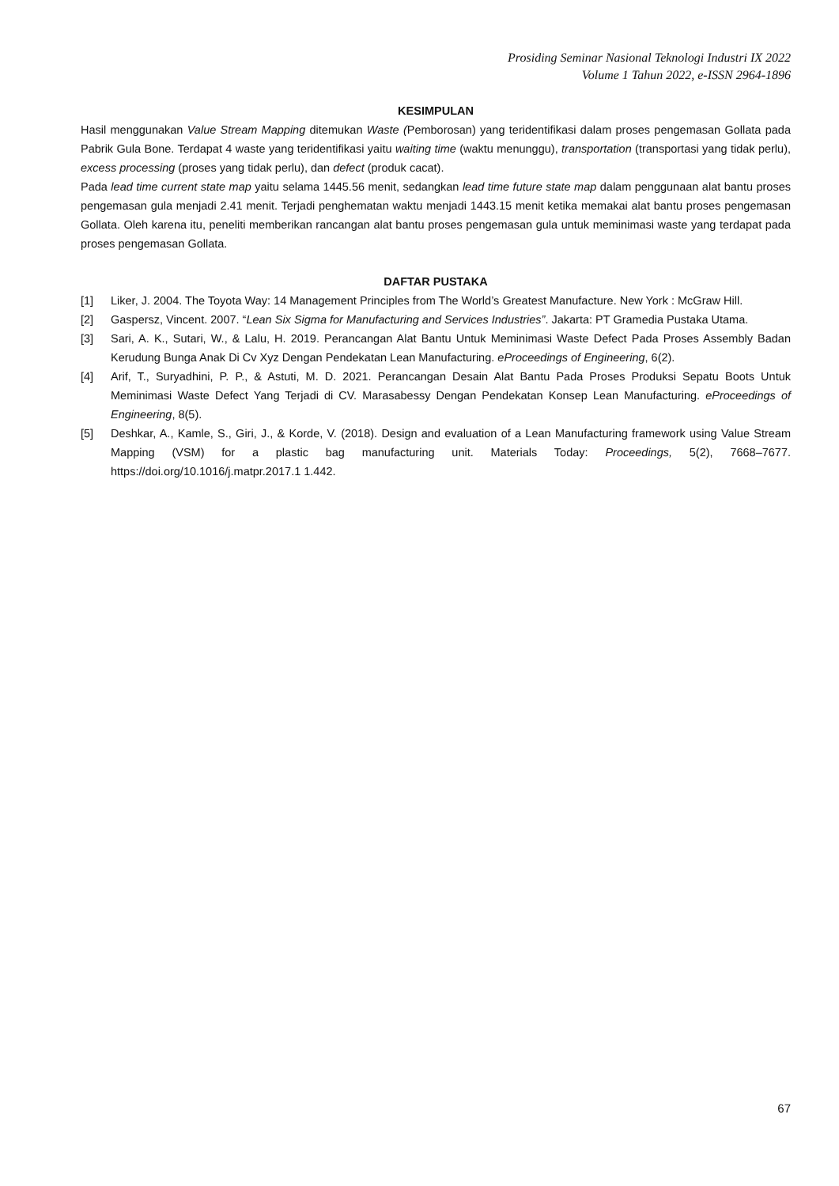Prosiding Seminar Nasional Teknologi Industri IX 2022
Volume 1 Tahun 2022, e-ISSN 2964-1896
KESIMPULAN
Hasil menggunakan Value Stream Mapping ditemukan Waste (Pemborosan) yang teridentifikasi dalam proses pengemasan Gollata pada Pabrik Gula Bone. Terdapat 4 waste yang teridentifikasi yaitu waiting time (waktu menunggu), transportation (transportasi yang tidak perlu), excess processing (proses yang tidak perlu), dan defect (produk cacat).
Pada lead time current state map yaitu selama 1445.56 menit, sedangkan lead time future state map dalam penggunaan alat bantu proses pengemasan gula menjadi 2.41 menit. Terjadi penghematan waktu menjadi 1443.15 menit ketika memakai alat bantu proses pengemasan Gollata. Oleh karena itu, peneliti memberikan rancangan alat bantu proses pengemasan gula untuk meminimasi waste yang terdapat pada proses pengemasan Gollata.
DAFTAR PUSTAKA
[1] Liker, J. 2004. The Toyota Way: 14 Management Principles from The World’s Greatest Manufacture. New York : McGraw Hill.
[2] Gaspersz, Vincent. 2007. “Lean Six Sigma for Manufacturing and Services Industries”. Jakarta: PT Gramedia Pustaka Utama.
[3] Sari, A. K., Sutari, W., & Lalu, H. 2019. Perancangan Alat Bantu Untuk Meminimasi Waste Defect Pada Proses Assembly Badan Kerudung Bunga Anak Di Cv Xyz Dengan Pendekatan Lean Manufacturing. eProceedings of Engineering, 6(2).
[4] Arif, T., Suryadhini, P. P., & Astuti, M. D. 2021. Perancangan Desain Alat Bantu Pada Proses Produksi Sepatu Boots Untuk Meminimasi Waste Defect Yang Terjadi di CV. Marasabessy Dengan Pendekatan Konsep Lean Manufacturing. eProceedings of Engineering, 8(5).
[5] Deshkar, A., Kamle, S., Giri, J., & Korde, V. (2018). Design and evaluation of a Lean Manufacturing framework using Value Stream Mapping (VSM) for a plastic bag manufacturing unit. Materials Today: Proceedings, 5(2), 7668–7677. https://doi.org/10.1016/j.matpr.2017.1 1.442.
67